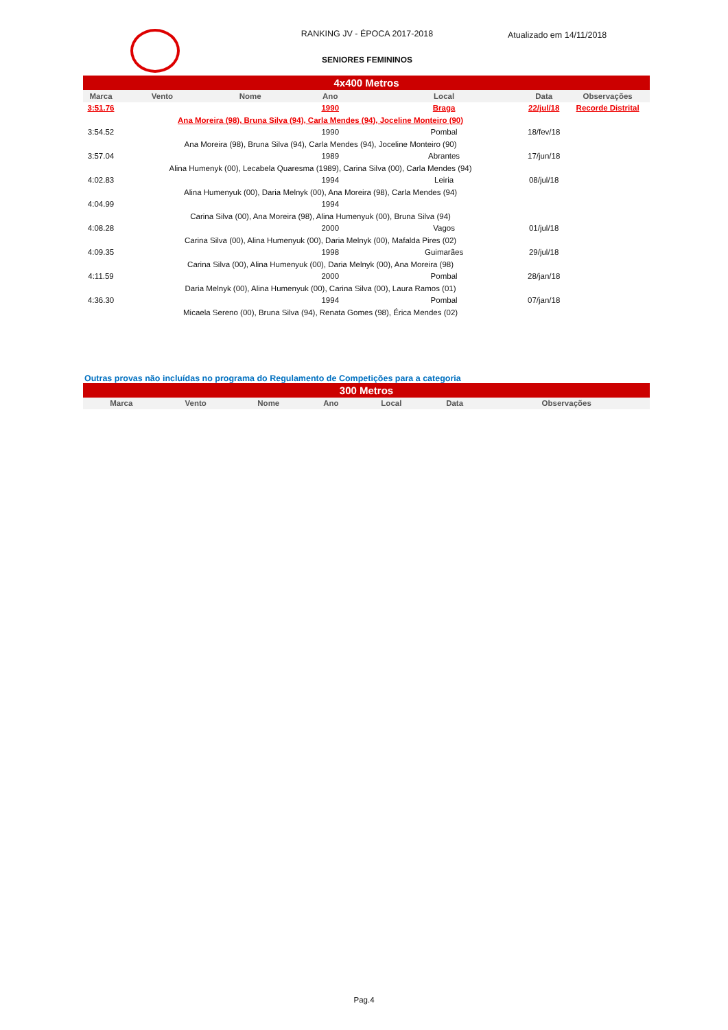RANKING JV - ÉPOCA 2017-2018 Atualizado em 14/11/2018
SENIORES FEMININOS
| 4x400 Metros | | | | | | |
| Marca | Vento | Nome | Ano | Local | Data | Observações |
| 3:51.76 | | | 1990 | Braga | 22/jul/18 | Recorde Distrital |
| | Ana Moreira (98), Bruna Silva (94), Carla Mendes (94), Joceline Monteiro (90) | | | | | |
| 3:54.52 | | | 1990 | Pombal | 18/fev/18 | |
| | Ana Moreira (98), Bruna Silva (94), Carla Mendes (94), Joceline Monteiro (90) | | | | | |
| 3:57.04 | | | 1989 | Abrantes | 17/jun/18 | |
| | Alina Humenyk (00), Lecabela Quaresma (1989), Carina Silva (00), Carla Mendes (94) | | | | | |
| 4:02.83 | | | 1994 | Leiria | 08/jul/18 | |
| | Alina Humenyuk (00), Daria Melnyk (00), Ana Moreira (98), Carla Mendes (94) | | | | | |
| 4:04.99 | | | 1994 | | | |
| | Carina Silva (00), Ana Moreira (98), Alina Humenyuk (00), Bruna Silva (94) | | | | | |
| 4:08.28 | | | 2000 | Vagos | 01/jul/18 | |
| | Carina Silva (00), Alina Humenyuk (00), Daria Melnyk (00), Mafalda Pires (02) | | | | | |
| 4:09.35 | | | 1998 | Guimarães | 29/jul/18 | |
| | Carina Silva (00), Alina Humenyuk (00), Daria Melnyk (00), Ana Moreira (98) | | | | | |
| 4:11.59 | | | 2000 | Pombal | 28/jan/18 | |
| | Daria Melnyk (00), Alina Humenyuk (00), Carina Silva (00), Laura Ramos (01) | | | | | |
| 4:36.30 | | | 1994 | Pombal | 07/jan/18 | |
| | Micaela Sereno (00), Bruna Silva (94), Renata Gomes (98), Érica Mendes (02) | | | | | |
Outras provas não incluídas no programa do Regulamento de Competições para a categoria
| 300 Metros | | | | | | |
| Marca | Vento | Nome | Ano | Local | Data | Observações |
Pag.4